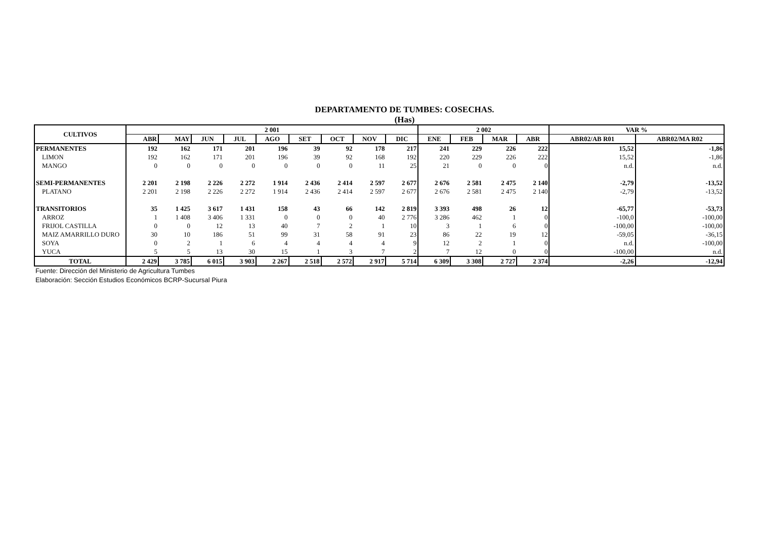DEPARTAMENTO DE TUMBES: COSECHAS.
(Has)
| CULTIVOS | 2 001 | | | | | | | | | 2 002 | | | | VAR % | |
| --- | --- | --- | --- | --- | --- | --- | --- | --- | --- | --- | --- | --- | --- | --- | --- |
| | ABR | MAY | JUN | JUL | AGO | SET | OCT | NOV | DIC | ENE | FEB | MAR | ABR | ABR02/AB R01 | ABR02/MA R02 |
| PERMANENTES | 192 | 162 | 171 | 201 | 196 | 39 | 92 | 178 | 217 | 241 | 229 | 226 | 222 | 15,52 | -1,86 |
| LIMON | 192 | 162 | 171 | 201 | 196 | 39 | 92 | 168 | 192 | 220 | 229 | 226 | 222 | 15,52 | -1,86 |
| MANGO | 0 | 0 | 0 | 0 | 0 | 0 | 0 | 11 | 25 | 21 | 0 | 0 | 0 | n.d. | n.d. |
| SEMI-PERMANENTES | 2 201 | 2 198 | 2 226 | 2 272 | 1 914 | 2 436 | 2 414 | 2 597 | 2 677 | 2 676 | 2 581 | 2 475 | 2 140 | -2,79 | -13,52 |
| PLATANO | 2 201 | 2 198 | 2 226 | 2 272 | 1 914 | 2 436 | 2 414 | 2 597 | 2 677 | 2 676 | 2 581 | 2 475 | 2 140 | -2,79 | -13,52 |
| TRANSITORIOS | 35 | 1 425 | 3 617 | 1 431 | 158 | 43 | 66 | 142 | 2 819 | 3 393 | 498 | 26 | 12 | -65,77 | -53,73 |
| ARROZ | 1 | 1 408 | 3 406 | 1 331 | 0 | 0 | 0 | 40 | 2 776 | 3 286 | 462 | 1 | 0 | -100,0 | -100,00 |
| FRIJOL CASTILLA | 0 | 0 | 12 | 13 | 40 | 7 | 2 | 1 | 10 | 3 | 1 | 6 | 0 | -100,00 | -100,00 |
| MAIZ AMARRILLO DURO | 30 | 10 | 186 | 51 | 99 | 31 | 58 | 91 | 23 | 86 | 22 | 19 | 12 | -59,05 | -36,15 |
| SOYA | 0 | 2 | 1 | 6 | 4 | 4 | 4 | 4 | 9 | 12 | 2 | 1 | 0 | n.d. | -100,00 |
| YUCA | 5 | 5 | 13 | 30 | 15 | 1 | 3 | 7 | 2 | 7 | 12 | 0 | 0 | -100,00 | n.d. |
| TOTAL | 2 429 | 3 785 | 6 015 | 3 903 | 2 267 | 2 518 | 2 572 | 2 917 | 5 714 | 6 309 | 3 308 | 2 727 | 2 374 | -2,26 | -12,94 |
Fuente: Dirección del Ministerio de Agricultura Tumbes
Elaboración: Sección Estudios Económicos BCRP-Sucursal Piura